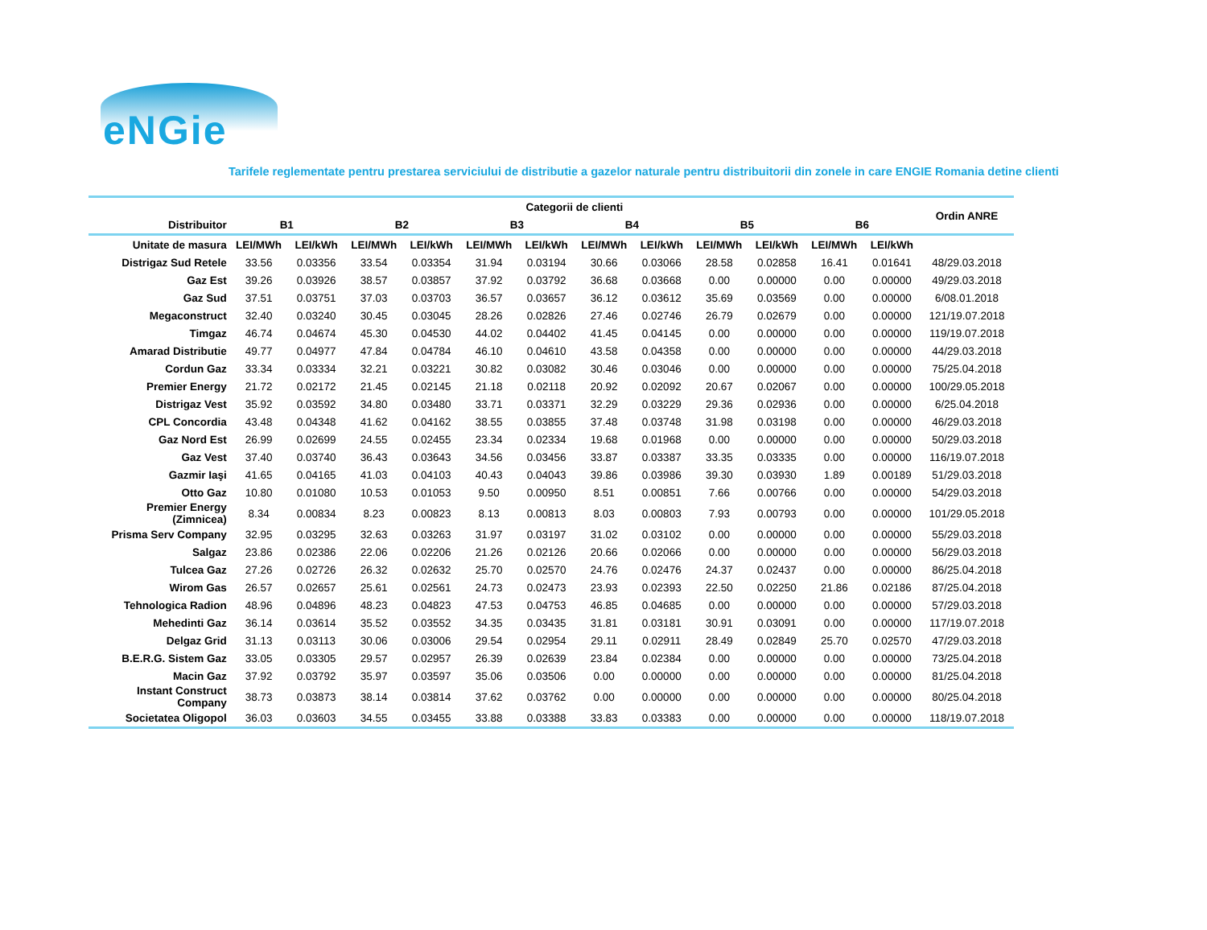eNGie
Tarifele reglementate pentru prestarea serviciului de distributie a gazelor naturale pentru distribuitorii din zonele in care ENGIE Romania detine clienti
| | Categorii de clienti | | | | | | | | | | | | Ordin ANRE |
| --- | --- | --- | --- | --- | --- | --- | --- | --- | --- | --- | --- | --- | --- |
| Distribuitor | B1 | | B2 | | B3 | | B4 | | B5 | | B6 | | |
| Unitate de masura | LEI/MWh | LEI/kWh | LEI/MWh | LEI/kWh | LEI/MWh | LEI/kWh | LEI/MWh | LEI/kWh | LEI/MWh | LEI/kWh | LEI/MWh | LEI/kWh | |
| Distrigaz Sud Retele | 33.56 | 0.03356 | 33.54 | 0.03354 | 31.94 | 0.03194 | 30.66 | 0.03066 | 28.58 | 0.02858 | 16.41 | 0.01641 | 48/29.03.2018 |
| Gaz Est | 39.26 | 0.03926 | 38.57 | 0.03857 | 37.92 | 0.03792 | 36.68 | 0.03668 | 0.00 | 0.00000 | 0.00 | 0.00000 | 49/29.03.2018 |
| Gaz Sud | 37.51 | 0.03751 | 37.03 | 0.03703 | 36.57 | 0.03657 | 36.12 | 0.03612 | 35.69 | 0.03569 | 0.00 | 0.00000 | 6/08.01.2018 |
| Megaconstruct | 32.40 | 0.03240 | 30.45 | 0.03045 | 28.26 | 0.02826 | 27.46 | 0.02746 | 26.79 | 0.02679 | 0.00 | 0.00000 | 121/19.07.2018 |
| Timgaz | 46.74 | 0.04674 | 45.30 | 0.04530 | 44.02 | 0.04402 | 41.45 | 0.04145 | 0.00 | 0.00000 | 0.00 | 0.00000 | 119/19.07.2018 |
| Amarad Distributie | 49.77 | 0.04977 | 47.84 | 0.04784 | 46.10 | 0.04610 | 43.58 | 0.04358 | 0.00 | 0.00000 | 0.00 | 0.00000 | 44/29.03.2018 |
| Cordun Gaz | 33.34 | 0.03334 | 32.21 | 0.03221 | 30.82 | 0.03082 | 30.46 | 0.03046 | 0.00 | 0.00000 | 0.00 | 0.00000 | 75/25.04.2018 |
| Premier Energy | 21.72 | 0.02172 | 21.45 | 0.02145 | 21.18 | 0.02118 | 20.92 | 0.02092 | 20.67 | 0.02067 | 0.00 | 0.00000 | 100/29.05.2018 |
| Distrigaz Vest | 35.92 | 0.03592 | 34.80 | 0.03480 | 33.71 | 0.03371 | 32.29 | 0.03229 | 29.36 | 0.02936 | 0.00 | 0.00000 | 6/25.04.2018 |
| CPL Concordia | 43.48 | 0.04348 | 41.62 | 0.04162 | 38.55 | 0.03855 | 37.48 | 0.03748 | 31.98 | 0.03198 | 0.00 | 0.00000 | 46/29.03.2018 |
| Gaz Nord Est | 26.99 | 0.02699 | 24.55 | 0.02455 | 23.34 | 0.02334 | 19.68 | 0.01968 | 0.00 | 0.00000 | 0.00 | 0.00000 | 50/29.03.2018 |
| Gaz Vest | 37.40 | 0.03740 | 36.43 | 0.03643 | 34.56 | 0.03456 | 33.87 | 0.03387 | 33.35 | 0.03335 | 0.00 | 0.00000 | 116/19.07.2018 |
| Gazmir Iaşi | 41.65 | 0.04165 | 41.03 | 0.04103 | 40.43 | 0.04043 | 39.86 | 0.03986 | 39.30 | 0.03930 | 1.89 | 0.00189 | 51/29.03.2018 |
| Otto Gaz | 10.80 | 0.01080 | 10.53 | 0.01053 | 9.50 | 0.00950 | 8.51 | 0.00851 | 7.66 | 0.00766 | 0.00 | 0.00000 | 54/29.03.2018 |
| Premier Energy (Zimnicea) | 8.34 | 0.00834 | 8.23 | 0.00823 | 8.13 | 0.00813 | 8.03 | 0.00803 | 7.93 | 0.00793 | 0.00 | 0.00000 | 101/29.05.2018 |
| Prisma Serv Company | 32.95 | 0.03295 | 32.63 | 0.03263 | 31.97 | 0.03197 | 31.02 | 0.03102 | 0.00 | 0.00000 | 0.00 | 0.00000 | 55/29.03.2018 |
| Salgaz | 23.86 | 0.02386 | 22.06 | 0.02206 | 21.26 | 0.02126 | 20.66 | 0.02066 | 0.00 | 0.00000 | 0.00 | 0.00000 | 56/29.03.2018 |
| Tulcea Gaz | 27.26 | 0.02726 | 26.32 | 0.02632 | 25.70 | 0.02570 | 24.76 | 0.02476 | 24.37 | 0.02437 | 0.00 | 0.00000 | 86/25.04.2018 |
| Wirom Gas | 26.57 | 0.02657 | 25.61 | 0.02561 | 24.73 | 0.02473 | 23.93 | 0.02393 | 22.50 | 0.02250 | 21.86 | 0.02186 | 87/25.04.2018 |
| Tehnologica Radion | 48.96 | 0.04896 | 48.23 | 0.04823 | 47.53 | 0.04753 | 46.85 | 0.04685 | 0.00 | 0.00000 | 0.00 | 0.00000 | 57/29.03.2018 |
| Mehedinti Gaz | 36.14 | 0.03614 | 35.52 | 0.03552 | 34.35 | 0.03435 | 31.81 | 0.03181 | 30.91 | 0.03091 | 0.00 | 0.00000 | 117/19.07.2018 |
| Delgaz Grid | 31.13 | 0.03113 | 30.06 | 0.03006 | 29.54 | 0.02954 | 29.11 | 0.02911 | 28.49 | 0.02849 | 25.70 | 0.02570 | 47/29.03.2018 |
| B.E.R.G. Sistem Gaz | 33.05 | 0.03305 | 29.57 | 0.02957 | 26.39 | 0.02639 | 23.84 | 0.02384 | 0.00 | 0.00000 | 0.00 | 0.00000 | 73/25.04.2018 |
| Macin Gaz | 37.92 | 0.03792 | 35.97 | 0.03597 | 35.06 | 0.03506 | 0.00 | 0.00000 | 0.00 | 0.00000 | 0.00 | 0.00000 | 81/25.04.2018 |
| Instant Construct Company | 38.73 | 0.03873 | 38.14 | 0.03814 | 37.62 | 0.03762 | 0.00 | 0.00000 | 0.00 | 0.00000 | 0.00 | 0.00000 | 80/25.04.2018 |
| Societatea Oligopol | 36.03 | 0.03603 | 34.55 | 0.03455 | 33.88 | 0.03388 | 33.83 | 0.03383 | 0.00 | 0.00000 | 0.00 | 0.00000 | 118/19.07.2018 |